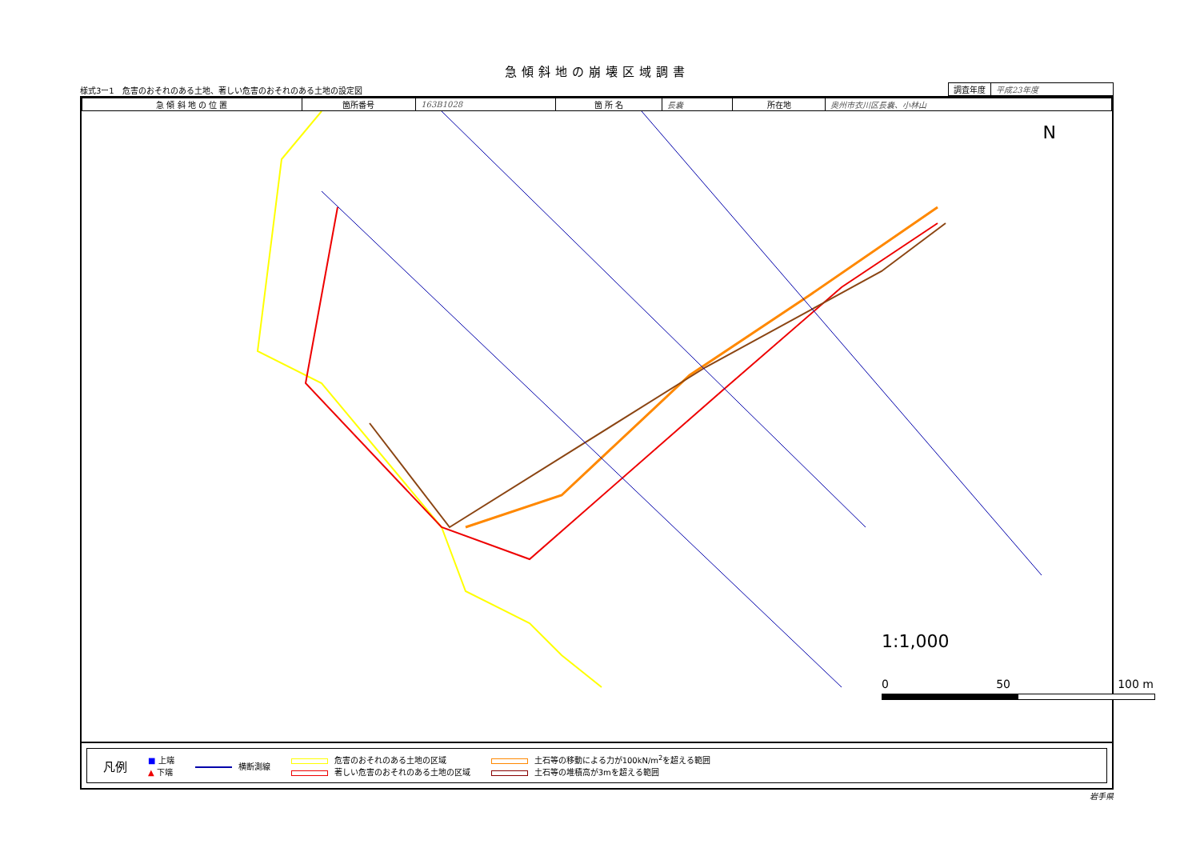急傾斜地の崩壊区域調書
様式3ー1　危害のおそれのある土地、著しい危害のおそれのある土地の設定図
| 調査年度 | 平成23年度 |
| 急 傾 斜 地 の 位 置 | 箇所番号 | 163B1028 | 箇 所 名 | 長嚢 | 所在地 | 奥州市衣川区長嚢、小林山 |
N
1:1,000
0 50 100 m
凡例
■ 上端
▲ 下端
横断測線
危害のおそれのある土地の区域
著しい危害のおそれのある土地の区域
土石等の移動による力が100kN/m<sup>2</sup>を超える範囲
土石等の堆積高が3mを超える範囲
岩手県